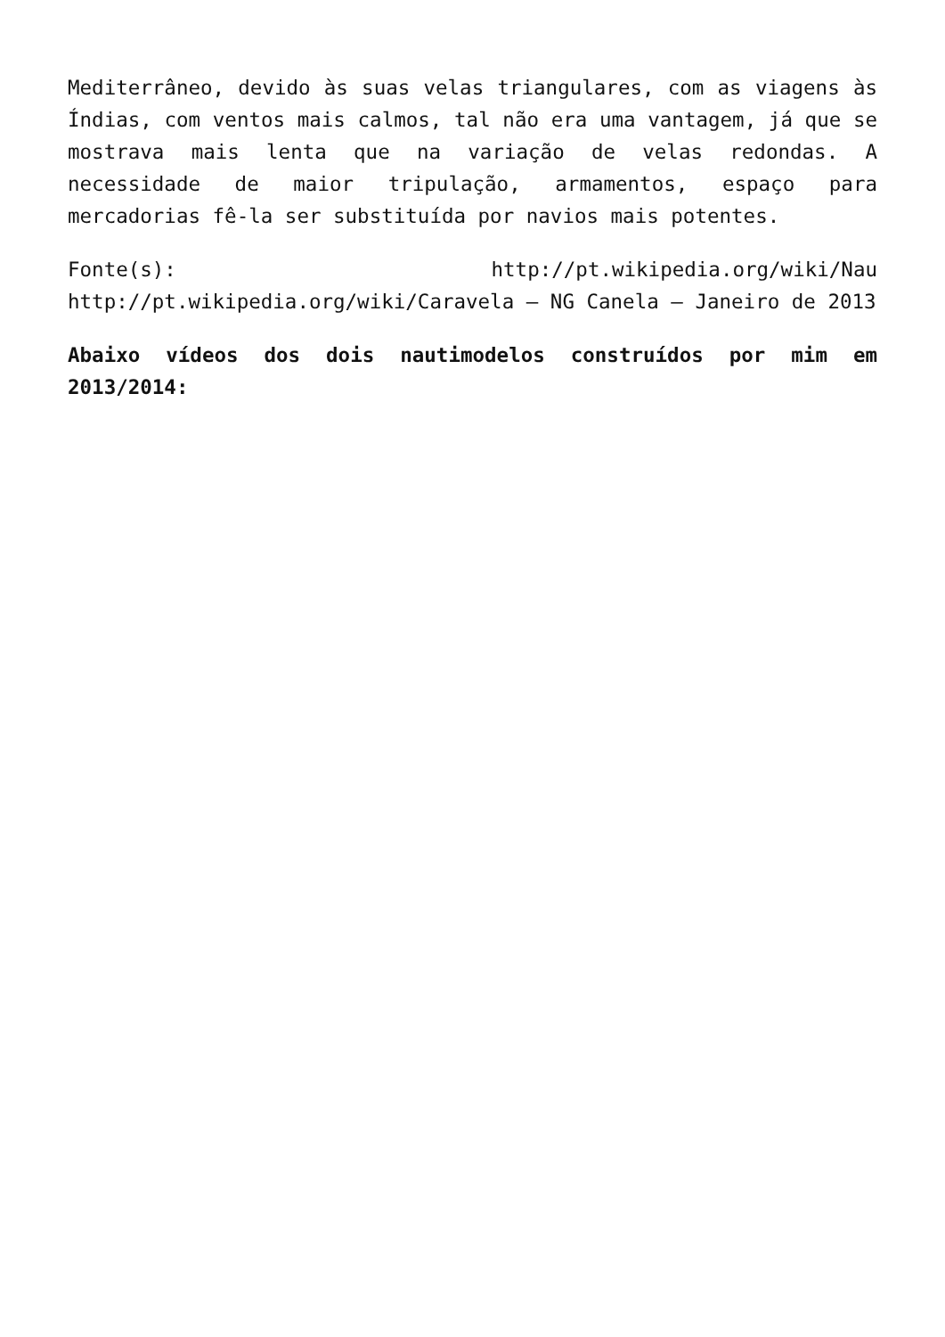Mediterrâneo, devido às suas velas triangulares, com as viagens às Índias, com ventos mais calmos, tal não era uma vantagem, já que se mostrava mais lenta que na variação de velas redondas. A necessidade de maior tripulação, armamentos, espaço para mercadorias fê-la ser substituída por navios mais potentes.
Fonte(s): http://pt.wikipedia.org/wiki/Nau http://pt.wikipedia.org/wiki/Caravela – NG Canela – Janeiro de 2013
Abaixo vídeos dos dois nautimodelos construídos por mim em 2013/2014: